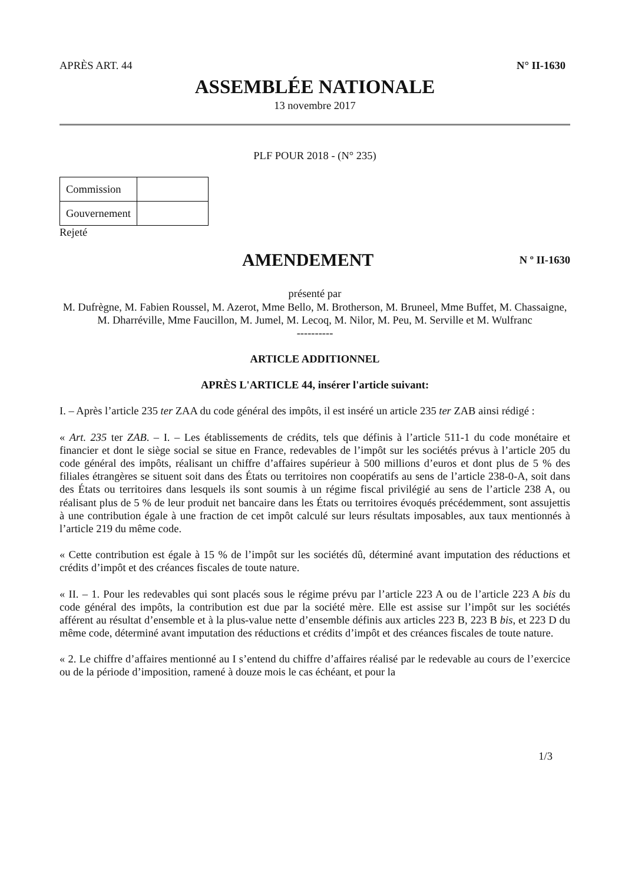APRÈS ART. 44 N° II-1630
ASSEMBLÉE NATIONALE
13 novembre 2017
PLF POUR 2018 - (N° 235)
| Commission | |
| Gouvernement | |
Rejeté
AMENDEMENT
N º II-1630
présenté par
M. Dufrègne, M. Fabien Roussel, M. Azerot, Mme Bello, M. Brotherson, M. Bruneel, Mme Buffet, M. Chassaigne, M. Dharréville, Mme Faucillon, M. Jumel, M. Lecoq, M. Nilor, M. Peu, M. Serville et M. Wulfranc
----------
ARTICLE ADDITIONNEL
APRÈS L'ARTICLE 44, insérer l'article suivant:
I. – Après l’article 235 ter ZAA du code général des impôts, il est inséré un article 235 ter ZAB ainsi rédigé :
« Art. 235 ter ZAB. – I. – Les établissements de crédits, tels que définis à l’article 511-1 du code monétaire et financier et dont le siège social se situe en France, redevables de l’impôt sur les sociétés prévus à l’article 205 du code général des impôts, réalisant un chiffre d’affaires supérieur à 500 millions d’euros et dont plus de 5 % des filiales étrangères se situent soit dans des États ou territoires non coopératifs au sens de l’article 238-0-A, soit dans des États ou territoires dans lesquels ils sont soumis à un régime fiscal privilégié au sens de l’article 238 A, ou réalisant plus de 5 % de leur produit net bancaire dans les États ou territoires évoqués précédemment, sont assujettis à une contribution égale à une fraction de cet impôt calculé sur leurs résultats imposables, aux taux mentionnés à l’article 219 du même code.
« Cette contribution est égale à 15 % de l’impôt sur les sociétés dû, déterminé avant imputation des réductions et crédits d’impôt et des créances fiscales de toute nature.
« II. – 1. Pour les redevables qui sont placés sous le régime prévu par l’article 223 A ou de l’article 223 A bis du code général des impôts, la contribution est due par la société mère. Elle est assise sur l’impôt sur les sociétés afférent au résultat d’ensemble et à la plus-value nette d’ensemble définis aux articles 223 B, 223 B bis, et 223 D du même code, déterminé avant imputation des réductions et crédits d’impôt et des créances fiscales de toute nature.
« 2. Le chiffre d’affaires mentionné au I s’entend du chiffre d’affaires réalisé par le redevable au cours de l’exercice ou de la période d’imposition, ramené à douze mois le cas échéant, et pour la
1/3